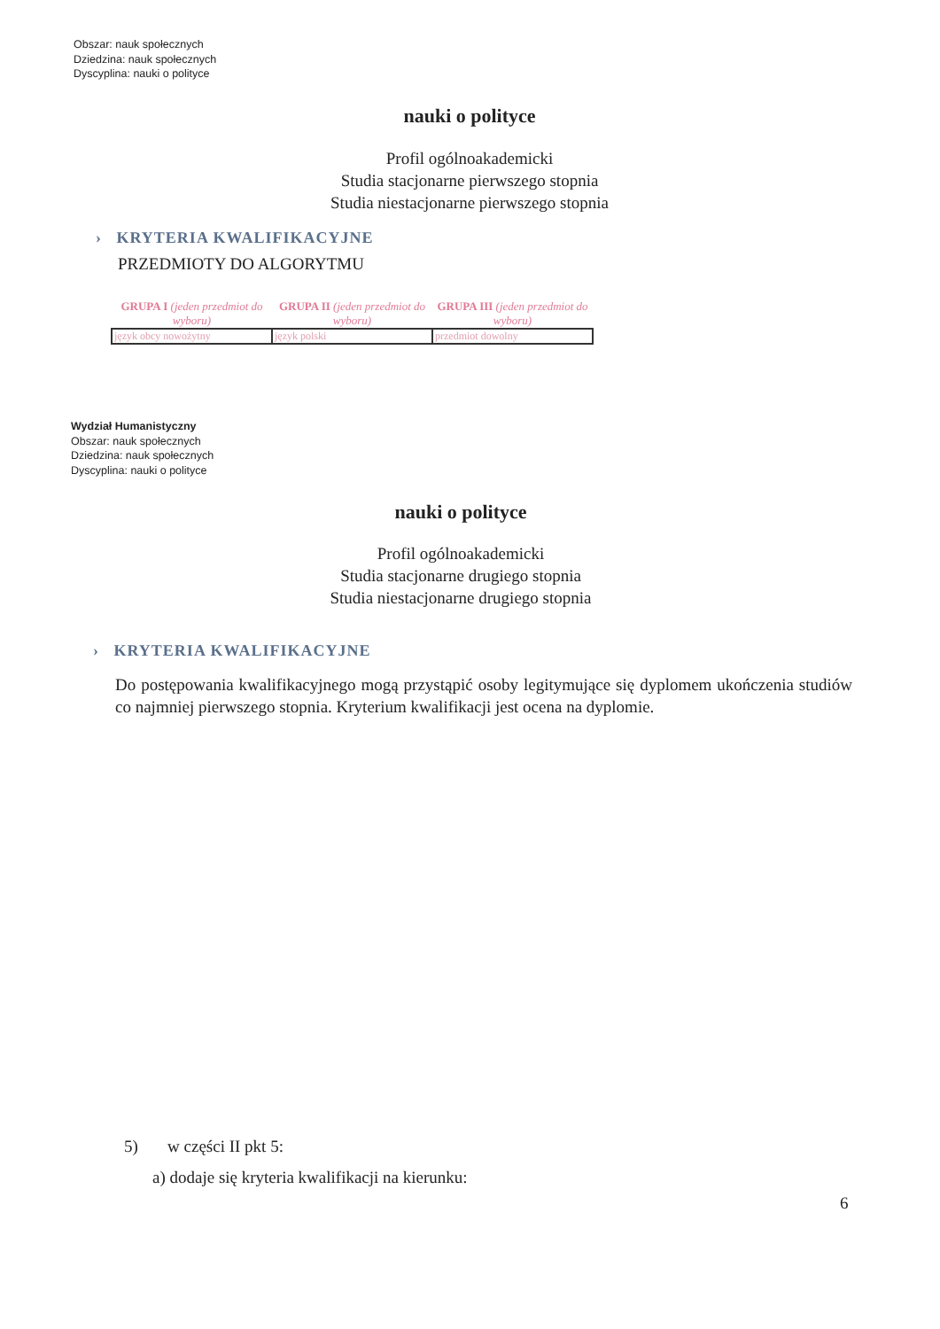Obszar: nauk społecznych
Dziedzina: nauk społecznych
Dyscyplina: nauki o polityce
nauki o polityce
Profil ogólnoakademicki
Studia stacjonarne pierwszego stopnia
Studia niestacjonarne pierwszego stopnia
› KRYTERIA KWALIFIKACYJNE
PRZEDMIOTY DO ALGORYTMU
| GRUPA I (jeden przedmiot do wyboru) | GRUPA II (jeden przedmiot do wyboru) | GRUPA III (jeden przedmiot do wyboru) |
| --- | --- | --- |
| język obcy nowożytny | język polski | przedmiot dowolny |
Wydział Humanistyczny
Obszar: nauk społecznych
Dziedzina: nauk społecznych
Dyscyplina: nauki o polityce
nauki o polityce
Profil ogólnoakademicki
Studia stacjonarne drugiego stopnia
Studia niestacjonarne drugiego stopnia
› KRYTERIA KWALIFIKACYJNE
Do postępowania kwalifikacyjnego mogą przystąpić osoby legitymujące się dyplomem ukończenia studiów co najmniej pierwszego stopnia. Kryterium kwalifikacji jest ocena na dyplomie.
5) w części II pkt 5:
a) dodaje się kryteria kwalifikacji na kierunku:
6